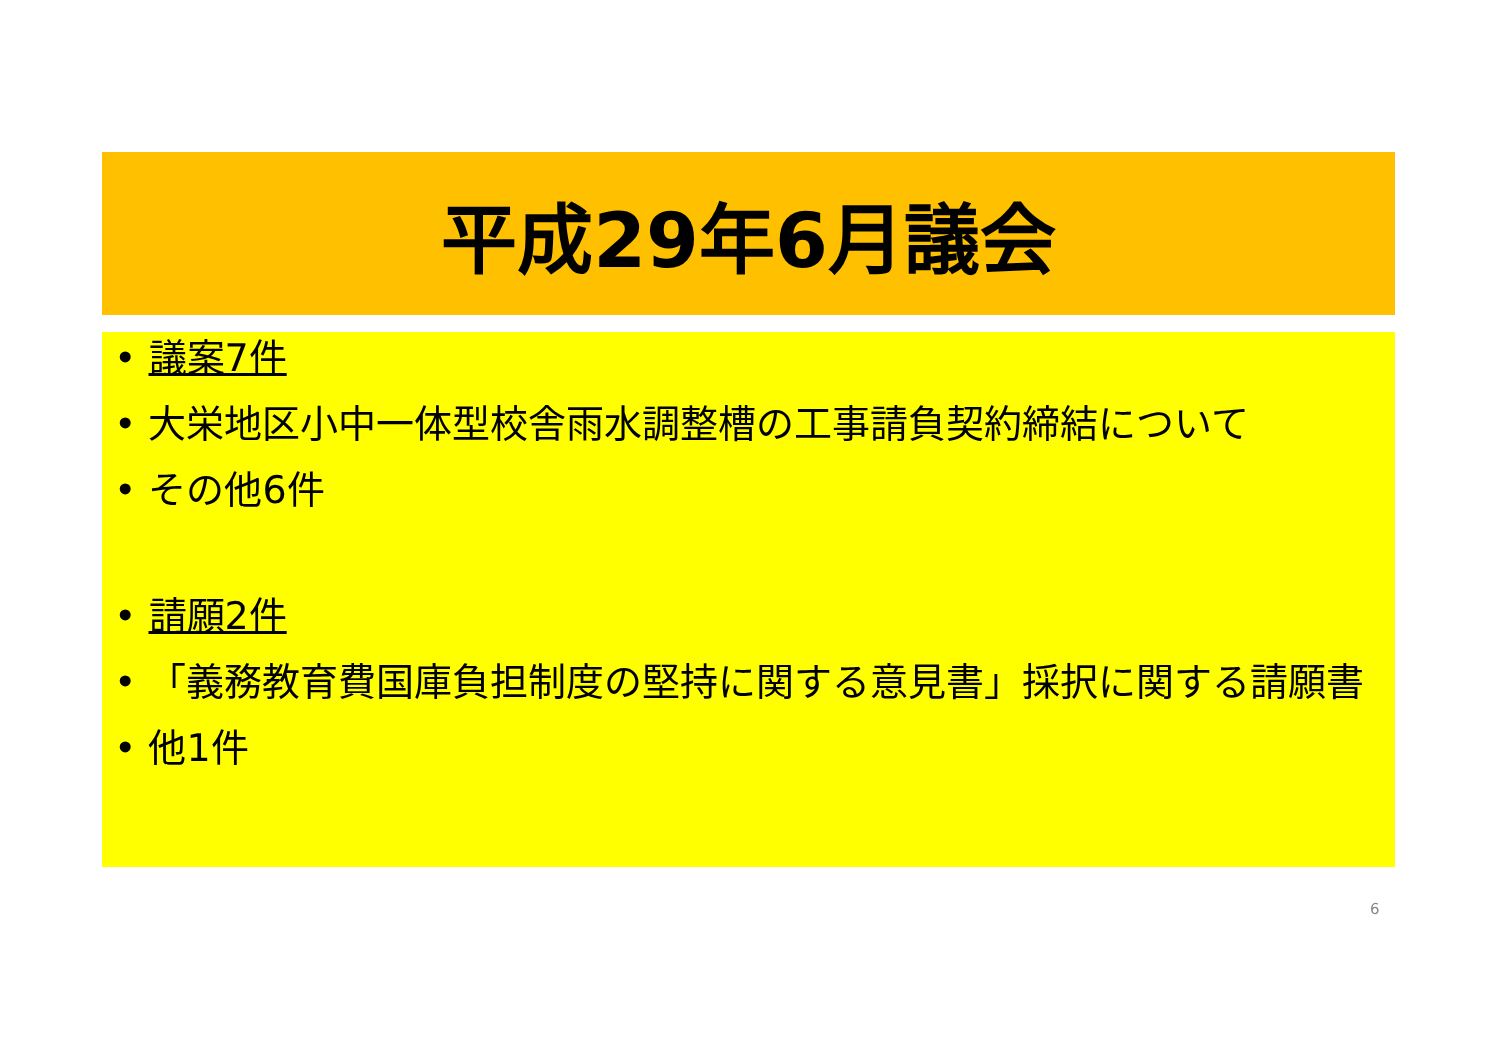平成29年6月議会
• 議案7件
• 大栄地区小中一体型校舎雨水調整槽の工事請負契約締結について
• その他6件
• 請願2件
• 「義務教育費国庫負担制度の堅持に関する意見書」採択に関する請願書
• 他1件
6